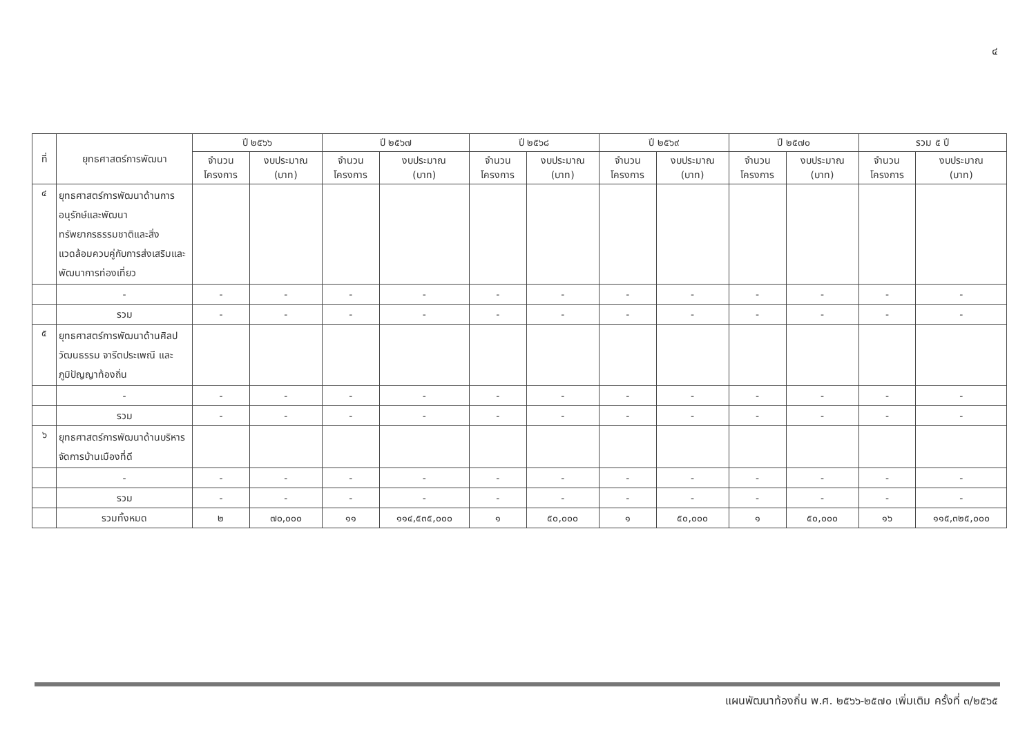๔
| ที่ | ยุทธศาสตร์การพัฒนา | ปี ๒๕๖๖ | | ปี ๒๕๖๗ | | ปี ๒๕๖๘ | | ปี ๒๕๖๙ | | ปี ๒๕๗๐ | | รวม ๕ ปี | |
| --- | --- | --- | --- | --- | --- | --- | --- | --- | --- | --- | --- | --- | --- |
| | | จำนวน โครงการ | งบประมาณ (บาท) | จำนวน โครงการ | งบประมาณ (บาท) | จำนวน โครงการ | งบประมาณ (บาท) | จำนวน โครงการ | งบประมาณ (บาท) | จำนวน โครงการ | งบประมาณ (บาท) | จำนวน โครงการ | งบประมาณ (บาท) |
| ๔ | ยุทธศาสตร์การพัฒนาด้านการอนุรักษ์และพัฒนาทรัพยากรธรรมชาติและสิ่งแวดล้อมควบคู่กับการส่งเสริมและพัฒนาการท่องเที่ยว | | | | | | | | | | | | |
| | - | - | - | - | - | - | - | - | - | - | - | - | - |
| | รวม | - | - | - | - | - | - | - | - | - | - | - | - |
| ๕ | ยุทธศาสตร์การพัฒนาด้านศิลปวัฒนธรรม จารีตประเพณี และภูมิปัญญาท้องถิ่น | | | | | | | | | | | | |
| | - | - | - | - | - | - | - | - | - | - | - | - | - |
| | รวม | - | - | - | - | - | - | - | - | - | - | - | - |
| ๖ | ยุทธศาสตร์การพัฒนาด้านบริหารจัดการบ้านเมืองที่ดี | | | | | | | | | | | | |
| | - | - | - | - | - | - | - | - | - | - | - | - | - |
| | รวม | - | - | - | - | - | - | - | - | - | - | - | - |
| | รวมทั้งหมด | ๒ | ๗๐,๐๐๐ | ๑๑ | ๑๑๔,๕๓๕,๐๐๐ | ๑ | ๕๐,๐๐๐ | ๑ | ๕๐,๐๐๐ | ๑ | ๕๐,๐๐๐ | ๑๖ | ๑๑๕,๓๒๕,๐๐๐ |
แผนพัฒนาท้องถิ่น พ.ศ. ๒๕๖๖-๒๕๗๐ เพิ่มเติม ครั้งที่ ๓/๒๕๖๕